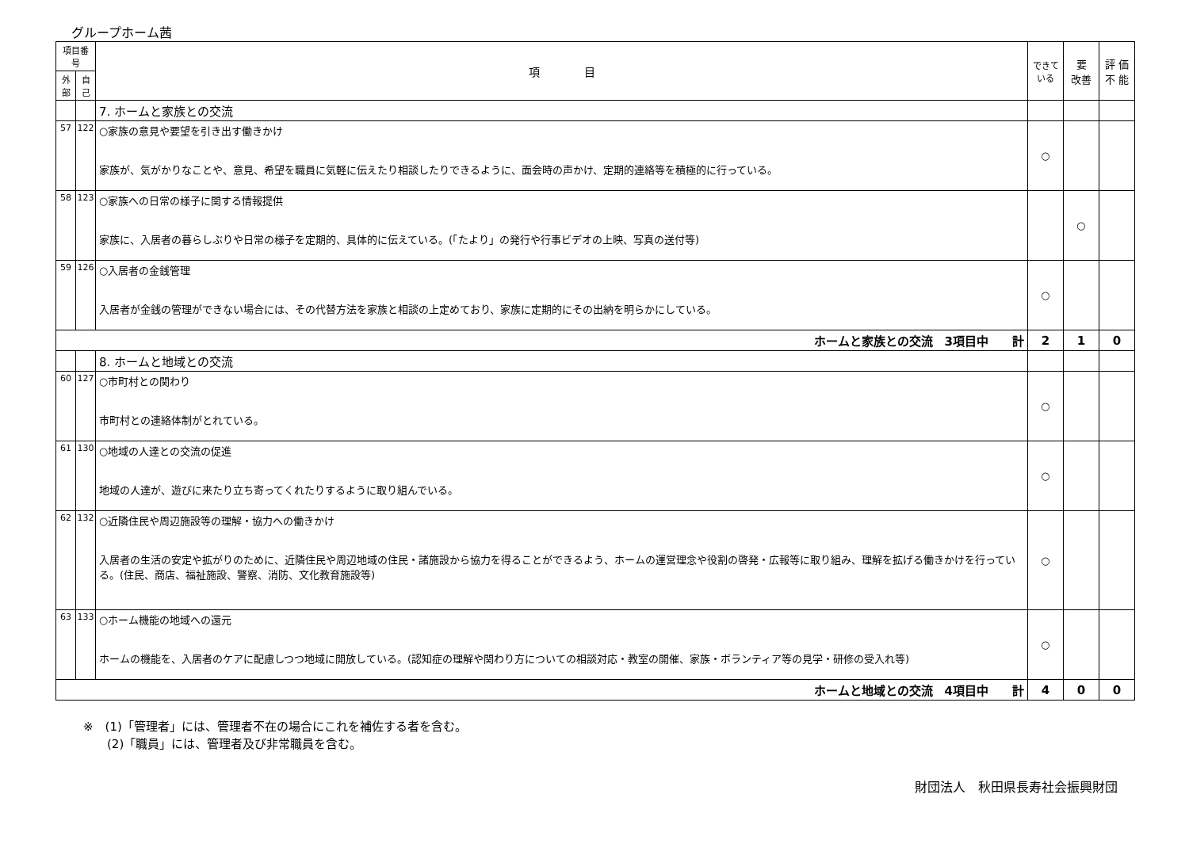グループホーム茜
| 項目番号 | | 項 目 | できて いる | 要 改善 | 評 価 不 能 |
| --- | --- | --- | --- | --- | --- |
| 外部 | 自己 | | | | |
| | | 7. ホームと家族との交流 | | | |
| 57 | 122 | ○家族の意見や要望を引き出す働きかけ 家族が、気がかりなことや、意見、希望を職員に気軽に伝えたり相談したりできるように、面会時の声かけ、定期的連絡等を積極的に行っている。 | ○ | | |
| 58 | 123 | ○家族への日常の様子に関する情報提供 家族に、入居者の暮らしぶりや日常の様子を定期的、具体的に伝えている。(「たより」の発行や行事ビデオの上映、写真の送付等) | | ○ | |
| 59 | 126 | ○入居者の金銭管理 入居者が金銭の管理ができない場合には、その代替方法を家族と相談の上定めており、家族に定期的にその出納を明らかにしている。 | ○ | | |
| ホームと家族との交流 3項目中 計 | | | 2 | 1 | 0 |
| | | 8. ホームと地域との交流 | | | |
| 60 | 127 | ○市町村との関わり 市町村との連絡体制がとれている。 | ○ | | |
| 61 | 130 | ○地域の人達との交流の促進 地域の人達が、遊びに来たり立ち寄ってくれたりするように取り組んでいる。 | ○ | | |
| 62 | 132 | ○近隣住民や周辺施設等の理解・協力への働きかけ 入居者の生活の安定や拡がりのために、近隣住民や周辺地域の住民・諸施設から協力を得ることができるよう、ホームの運営理念や役割の啓発・広報等に取り組み、理解を拡げる働きかけを行っている。(住民、商店、福祉施設、警察、消防、文化教育施設等) | ○ | | |
| 63 | 133 | ○ホーム機能の地域への還元 ホームの機能を、入居者のケアに配慮しつつ地域に開放している。(認知症の理解や関わり方についての相談対応・教室の開催、家族・ボランティア等の見学・研修の受入れ等) | ○ | | |
| ホームと地域との交流 4項目中 計 | | | 4 | 0 | 0 |
※　(1)「管理者」には、管理者不在の場合にこれを補佐する者を含む。
　　(2)「職員」には、管理者及び非常職員を含む。
財団法人　秋田県長寿社会振興財団